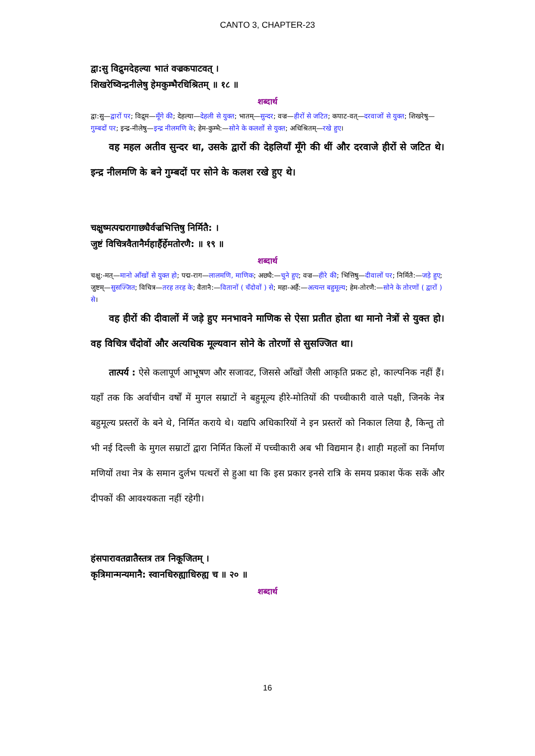CANTO 3, CHAPTER-23
द्वा:सु विद्रुमदेहल्या भातं वज्रकपाटवत् ।
शिखरेष्विन्द्रनीलेषु हेमकुम्भैरधिश्रितम् ॥ १८ ॥
शब्दार्थ
द्वा:सु—द्वारों पर; विद्रुम—मूँगे की; देहल्या—देहली से युक्त; भातम्—सुन्दर; वज्र—हीरों से जटित; कपाट-वत्—दरवाजों से युक्त; शिखरेषु—गुम्बदों पर; इन्द्र-नीलेषु—इन्द्र नीलमणि के; हेम-कुम्भै:—सोने के कलशों से युक्त; अधिश्रितम्—रखे हुए।
वह महल अतीव सुन्दर था, उसके द्वारों की देहलियाँ मूँगे की थीं और दरवाजे हीरों से जटित थे। इन्द्र नीलमणि के बने गुम्बदों पर सोने के कलश रखे हुए थे।
चक्षुष्मत्पद्मरागाछ्यैर्वज्रभित्तिषु निर्मितै: ।
जुष्टं विचित्रवैतानैर्महार्हैर्हेमतोरणै: ॥ १९ ॥
शब्दार्थ
चक्षु:-मत्—मानो आँखों से युक्त हो; पद्म-राग—लालमणि, माणिक; अछ्यै:—चुने हुए; वज्र—हीरे की; भित्तिषु—दीवालों पर; निर्मितै:—जड़े हुए; जुष्टम्—सुसज्जित; विचित्र—तरह तरह के; वैतानै:—वितानों ( चँदोवों ) से; महा-अर्है:—अत्यन्त बहुमूल्य; हेम-तोरणै:—सोने के तोरणों ( द्वारों ) से।
वह हीरों की दीवालों में जड़े हुए मनभावने माणिक से ऐसा प्रतीत होता था मानो नेत्रों से युक्त हो। वह विचित्र चँदोवों और अत्यधिक मूल्यवान सोने के तोरणों से सुसज्जित था।
तात्पर्य : ऐसे कलापूर्ण आभूषण और सजावट, जिससे आँखों जैसी आकृति प्रकट हो, काल्पनिक नहीं हैं। यहाँ तक कि अर्वाचीन वर्षों में मुगल सम्राटों ने बहुमूल्य हीरे-मोतियों की पच्चीकारी वाले पक्षी, जिनके नेत्र बहुमूल्य प्रस्तरों के बने थे, निर्मित कराये थे। यद्यपि अधिकारियों ने इन प्रस्तरों को निकाल लिया है, किन्तु तो भी नई दिल्ली के मुगल सम्राटों द्वारा निर्मित किलों में पच्चीकारी अब भी विद्यमान है। शाही महलों का निर्माण मणियों तथा नेत्र के समान दुर्लभ पत्थरों से हुआ था कि इस प्रकार इनसे रात्रि के समय प्रकाश फेंक सकें और दीपकों की आवश्यकता नहीं रहेगी।
हंसपारावतव्रातैस्तत्र तत्र निकूजितम् ।
कृत्रिमान्मन्यमानै: स्वानधिरुह्याधिरुह्य च ॥ २० ॥
शब्दार्थ
16